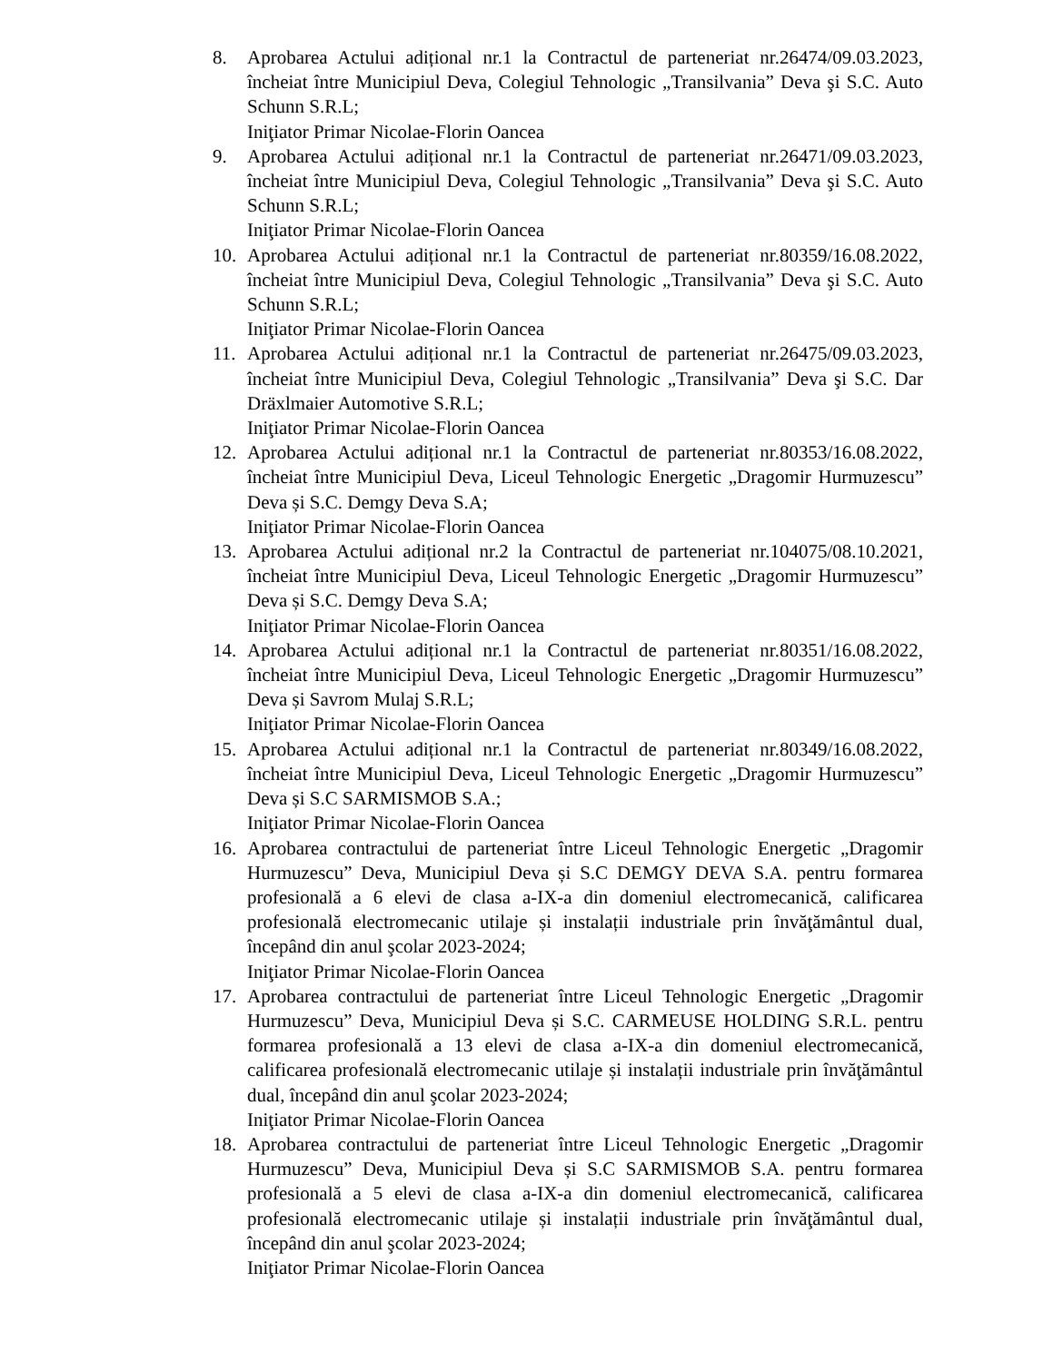8. Aprobarea Actului adițional nr.1 la Contractul de parteneriat nr.26474/09.03.2023, încheiat între Municipiul Deva, Colegiul Tehnologic „Transilvania” Deva şi S.C. Auto Schunn S.R.L;
Iniţiator Primar Nicolae-Florin Oancea
9. Aprobarea Actului adițional nr.1 la Contractul de parteneriat nr.26471/09.03.2023, încheiat între Municipiul Deva, Colegiul Tehnologic „Transilvania” Deva şi S.C. Auto Schunn S.R.L;
Iniţiator Primar Nicolae-Florin Oancea
10. Aprobarea Actului adițional nr.1 la Contractul de parteneriat nr.80359/16.08.2022, încheiat între Municipiul Deva, Colegiul Tehnologic „Transilvania” Deva şi S.C. Auto Schunn S.R.L;
Iniţiator Primar Nicolae-Florin Oancea
11. Aprobarea Actului adițional nr.1 la Contractul de parteneriat nr.26475/09.03.2023, încheiat între Municipiul Deva, Colegiul Tehnologic „Transilvania” Deva şi S.C. Dar Dräxlmaier Automotive S.R.L;
Iniţiator Primar Nicolae-Florin Oancea
12. Aprobarea Actului adițional nr.1 la Contractul de parteneriat nr.80353/16.08.2022, încheiat între Municipiul Deva, Liceul Tehnologic Energetic „Dragomir Hurmuzescu” Deva și S.C. Demgy Deva S.A;
Iniţiator Primar Nicolae-Florin Oancea
13. Aprobarea Actului adițional nr.2 la Contractul de parteneriat nr.104075/08.10.2021, încheiat între Municipiul Deva, Liceul Tehnologic Energetic „Dragomir Hurmuzescu” Deva și S.C. Demgy Deva S.A;
Iniţiator Primar Nicolae-Florin Oancea
14. Aprobarea Actului adițional nr.1 la Contractul de parteneriat nr.80351/16.08.2022, încheiat între Municipiul Deva, Liceul Tehnologic Energetic „Dragomir Hurmuzescu” Deva și Savrom Mulaj S.R.L;
Iniţiator Primar Nicolae-Florin Oancea
15. Aprobarea Actului adițional nr.1 la Contractul de parteneriat nr.80349/16.08.2022, încheiat între Municipiul Deva, Liceul Tehnologic Energetic „Dragomir Hurmuzescu” Deva și S.C SARMISMOB S.A.;
Iniţiator Primar Nicolae-Florin Oancea
16. Aprobarea contractului de parteneriat între Liceul Tehnologic Energetic „Dragomir Hurmuzescu” Deva, Municipiul Deva și S.C DEMGY DEVA S.A. pentru formarea profesională a 6 elevi de clasa a-IX-a din domeniul electromecanică, calificarea profesională electromecanic utilaje și instalații industriale prin învăţământul dual, începând din anul şcolar 2023-2024;
Iniţiator Primar Nicolae-Florin Oancea
17. Aprobarea contractului de parteneriat între Liceul Tehnologic Energetic „Dragomir Hurmuzescu” Deva, Municipiul Deva și S.C. CARMEUSE HOLDING S.R.L. pentru formarea profesională a 13 elevi de clasa a-IX-a din domeniul electromecanică, calificarea profesională electromecanic utilaje și instalații industriale prin învăţământul dual, începând din anul şcolar 2023-2024;
Iniţiator Primar Nicolae-Florin Oancea
18. Aprobarea contractului de parteneriat între Liceul Tehnologic Energetic „Dragomir Hurmuzescu” Deva, Municipiul Deva și S.C SARMISMOB S.A. pentru formarea profesională a 5 elevi de clasa a-IX-a din domeniul electromecanică, calificarea profesională electromecanic utilaje și instalații industriale prin învăţământul dual, începând din anul şcolar 2023-2024;
Iniţiator Primar Nicolae-Florin Oancea